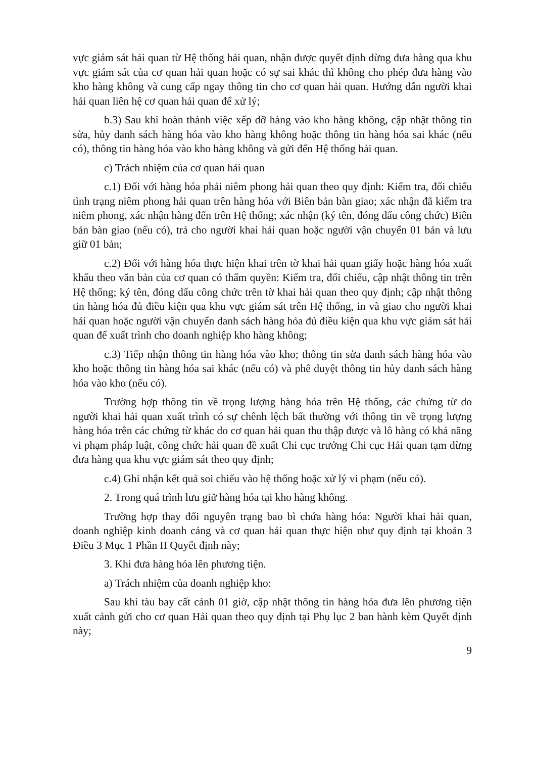vực giám sát hải quan từ Hệ thống hải quan, nhận được quyết định dừng đưa hàng qua khu vực giám sát của cơ quan hải quan hoặc có sự sai khác thì không cho phép đưa hàng vào kho hàng không và cung cấp ngay thông tin cho cơ quan hải quan. Hướng dẫn người khai hải quan liên hệ cơ quan hải quan để xử lý;
b.3) Sau khi hoàn thành việc xếp dỡ hàng vào kho hàng không, cập nhật thông tin sửa, hủy danh sách hàng hóa vào kho hàng không hoặc thông tin hàng hóa sai khác (nếu có), thông tin hàng hóa vào kho hàng không và gửi đến Hệ thống hải quan.
c) Trách nhiệm của cơ quan hải quan
c.1) Đối với hàng hóa phải niêm phong hải quan theo quy định: Kiểm tra, đối chiếu tình trạng niêm phong hải quan trên hàng hóa với Biên bản bàn giao; xác nhận đã kiểm tra niêm phong, xác nhận hàng đến trên Hệ thống; xác nhận (ký tên, đóng dấu công chức) Biên bản bàn giao (nếu có), trả cho người khai hải quan hoặc người vận chuyển 01 bản và lưu giữ 01 bản;
c.2) Đối với hàng hóa thực hiện khai trên tờ khai hải quan giấy hoặc hàng hóa xuất khẩu theo văn bản của cơ quan có thẩm quyền: Kiểm tra, đối chiếu, cập nhật thông tin trên Hệ thống; ký tên, đóng dấu công chức trên tờ khai hải quan theo quy định; cập nhật thông tin hàng hóa đủ điều kiện qua khu vực giám sát trên Hệ thống, in và giao cho người khai hải quan hoặc người vận chuyển danh sách hàng hóa đủ điều kiện qua khu vực giám sát hải quan để xuất trình cho doanh nghiệp kho hàng không;
c.3) Tiếp nhận thông tin hàng hóa vào kho; thông tin sửa danh sách hàng hóa vào kho hoặc thông tin hàng hóa sai khác (nếu có) và phê duyệt thông tin hủy danh sách hàng hóa vào kho (nếu có).
Trường hợp thông tin về trọng lượng hàng hóa trên Hệ thống, các chứng từ do người khai hải quan xuất trình có sự chênh lệch bất thường với thông tin về trọng lượng hàng hóa trên các chứng từ khác do cơ quan hải quan thu thập được và lô hàng có khả năng vi phạm pháp luật, công chức hải quan đề xuất Chi cục trưởng Chi cục Hải quan tạm dừng đưa hàng qua khu vực giám sát theo quy định;
c.4) Ghi nhận kết quả soi chiếu vào hệ thống hoặc xử lý vi phạm (nếu có).
2. Trong quá trình lưu giữ hàng hóa tại kho hàng không.
Trường hợp thay đổi nguyên trạng bao bì chứa hàng hóa: Người khai hải quan, doanh nghiệp kinh doanh cảng và cơ quan hải quan thực hiện như quy định tại khoản 3 Điều 3 Mục 1 Phần II Quyết định này;
3. Khi đưa hàng hóa lên phương tiện.
a) Trách nhiệm của doanh nghiệp kho:
Sau khi tàu bay cất cánh 01 giờ, cập nhật thông tin hàng hóa đưa lên phương tiện xuất cảnh gửi cho cơ quan Hải quan theo quy định tại Phụ lục 2 ban hành kèm Quyết định này;
9